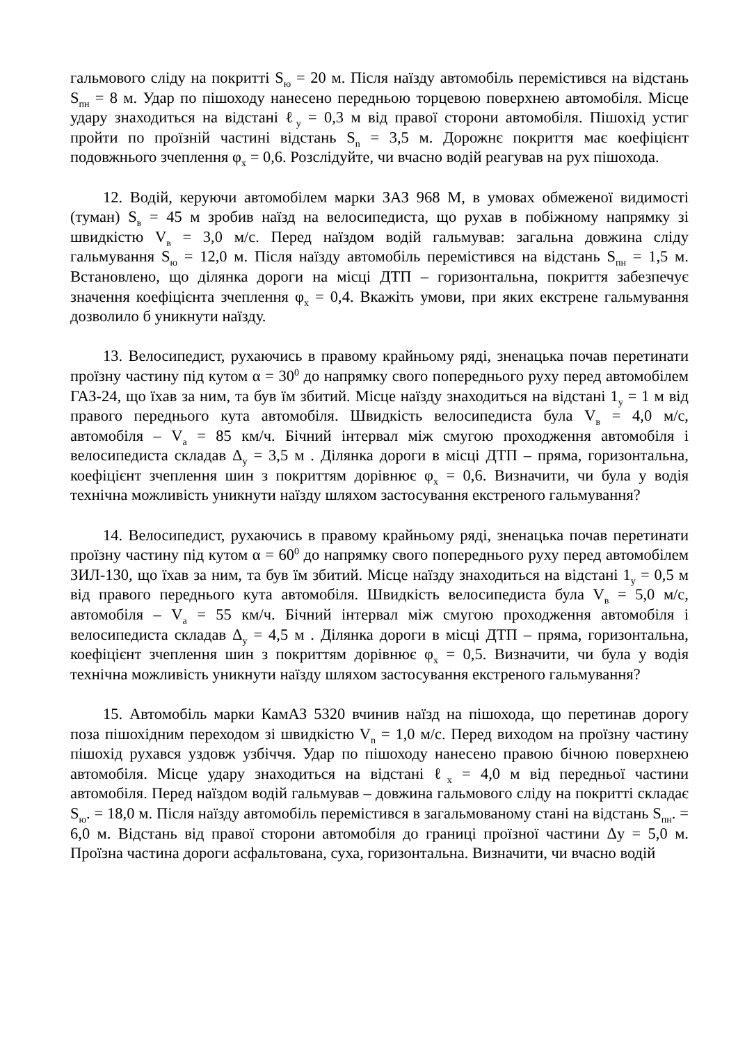гальмового сліду на покритті S<sub>ю</sub> = 20 м. Після наїзду автомобіль перемістився на відстань S<sub>пн</sub> = 8 м. Удар по пішоходу нанесено передньою торцевою поверхнею автомобіля. Місце удару знаходиться на відстані ℓ<sub>у</sub> = 0,3 м від правої сторони автомобіля. Пішохід устиг пройти по проїзній частині відстань S<sub>n</sub> = 3,5 м. Дорожнє покриття має коефіцієнт подовжнього зчеплення φ<sub>х</sub> = 0,6. Розслідуйте, чи вчасно водій реагував на рух пішохода.
12. Водій, керуючи автомобілем марки ЗАЗ 968 М, в умовах обмеженої видимості (туман) S<sub>в</sub> = 45 м зробив наїзд на велосипедиста, що рухав в побіжному напрямку зі швидкістю V<sub>в</sub> = 3,0 м/с. Перед наїздом водій гальмував: загальна довжина сліду гальмування S<sub>ю</sub> = 12,0 м. Після наїзду автомобіль перемістився на відстань S<sub>пн</sub> = 1,5 м. Встановлено, що ділянка дороги на місці ДТП – горизонтальна, покриття забезпечує значення коефіцієнта зчеплення φ<sub>х</sub> = 0,4. Вкажіть умови, при яких екстрене гальмування дозволило б уникнути наїзду.
13. Велосипедист, рухаючись в правому крайньому ряді, зненацька почав перетинати проїзну частину під кутом α = 30<sup>0</sup> до напрямку свого попереднього руху перед автомобілем ГАЗ-24, що їхав за ним, та був їм збитий. Місце наїзду знаходиться на відстані 1<sub>у</sub> = 1 м від правого переднього кута автомобіля. Швидкість велосипедиста була V<sub>в</sub> = 4,0 м/с, автомобіля – V<sub>а</sub> = 85 км/ч. Бічний інтервал між смугою проходження автомобіля і велосипедиста складав Δ<sub>у</sub> = 3,5 м . Ділянка дороги в місці ДТП – пряма, горизонтальна, коефіцієнт зчеплення шин з покриттям дорівнює φ<sub>х</sub> = 0,6. Визначити, чи була у водія технічна можливість уникнути наїзду шляхом застосування екстреного гальмування?
14. Велосипедист, рухаючись в правому крайньому ряді, зненацька почав перетинати проїзну частину під кутом α = 60<sup>0</sup> до напрямку свого попереднього руху перед автомобілем ЗИЛ-130, що їхав за ним, та був їм збитий. Місце наїзду знаходиться на відстані 1<sub>у</sub> = 0,5 м від правого переднього кута автомобіля. Швидкість велосипедиста була V<sub>в</sub> = 5,0 м/с, автомобіля – V<sub>а</sub> = 55 км/ч. Бічний інтервал між смугою проходження автомобіля і велосипедиста складав Δ<sub>у</sub> = 4,5 м . Ділянка дороги в місці ДТП – пряма, горизонтальна, коефіцієнт зчеплення шин з покриттям дорівнює φ<sub>х</sub> = 0,5. Визначити, чи була у водія технічна можливість уникнути наїзду шляхом застосування екстреного гальмування?
15. Автомобіль марки КамАЗ 5320 вчинив наїзд на пішохода, що перетинав дорогу поза пішохідним переходом зі швидкістю V<sub>n</sub> = 1,0 м/с. Перед виходом на проїзну частину пішохід рухався уздовж узбіччя. Удар по пішоходу нанесено правою бічною поверхнею автомобіля. Місце удару знаходиться на відстані ℓ<sub>х</sub> = 4,0 м від передньої частини автомобіля. Перед наїздом водій гальмував – довжина гальмового сліду на покритті складає S<sub>ю</sub>. = 18,0 м. Після наїзду автомобіль перемістився в загальмованому стані на відстань S<sub>пн</sub>. = 6,0 м. Відстань від правої сторони автомобіля до границі проїзної частини Δу = 5,0 м. Проїзна частина дороги асфальтована, суха, горизонтальна. Визначити, чи вчасно водій